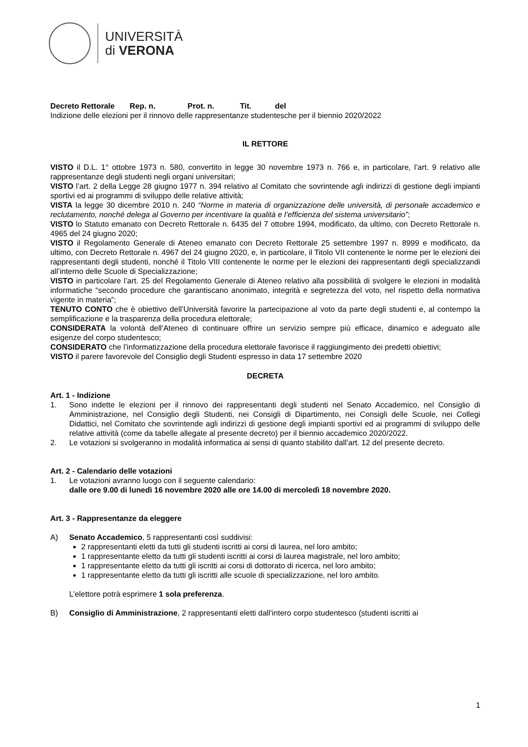UNIVERSITÀ
di VERONA
Decreto Rettorale Rep. n. Prot. n. Tit. del
Indizione delle elezioni per il rinnovo delle rappresentanze studentesche per il biennio 2020/2022
IL RETTORE
VISTO il D.L. 1° ottobre 1973 n. 580, convertito in legge 30 novembre 1973 n. 766 e, in particolare, l’art. 9 relativo alle rappresentanze degli studenti negli organi universitari;
VISTO l’art. 2 della Legge 28 giugno 1977 n. 394 relativo al Comitato che sovrintende agli indirizzi di gestione degli impianti sportivi ed ai programmi di sviluppo delle relative attività;
VISTA la legge 30 dicembre 2010 n. 240 “Norme in materia di organizzazione delle università, di personale accademico e reclutamento, nonché delega al Governo per incentivare la qualità e l’efficienza del sistema universitario”;
VISTO lo Statuto emanato con Decreto Rettorale n. 6435 del 7 ottobre 1994, modificato, da ultimo, con Decreto Rettorale n. 4965 del 24 giugno 2020;
VISTO il Regolamento Generale di Ateneo emanato con Decreto Rettorale 25 settembre 1997 n. 8999 e modificato, da ultimo, con Decreto Rettorale n. 4967 del 24 giugno 2020, e, in particolare, il Titolo VII contenente le norme per le elezioni dei rappresentanti degli studenti, nonché il Titolo VIII contenente le norme per le elezioni dei rappresentanti degli specializzandi all’interno delle Scuole di Specializzazione;
VISTO in particolare l’art. 25 del Regolamento Generale di Ateneo relativo alla possibilità di svolgere le elezioni in modalità informatiche “secondo procedure che garantiscano anonimato, integrità e segretezza del voto, nel rispetto della normativa vigente in materia”;
TENUTO CONTO che è obiettivo dell’Università favorire la partecipazione al voto da parte degli studenti e, al contempo la semplificazione e la trasparenza della procedura elettorale;
CONSIDERATA la volontà dell’Ateneo di continuare offrire un servizio sempre più efficace, dinamico e adeguato alle esigenze del corpo studentesco;
CONSIDERATO che l’informatizzazione della procedura elettorale favorisce il raggiungimento dei predetti obiettivi;
VISTO il parere favorevole del Consiglio degli Studenti espresso in data 17 settembre 2020
DECRETA
Art. 1 - Indizione
1. Sono indette le elezioni per il rinnovo dei rappresentanti degli studenti nel Senato Accademico, nel Consiglio di Amministrazione, nel Consiglio degli Studenti, nei Consigli di Dipartimento, nei Consigli delle Scuole, nei Collegi Didattici, nel Comitato che sovrintende agli indirizzi di gestione degli impianti sportivi ed ai programmi di sviluppo delle relative attività (come da tabelle allegate al presente decreto) per il biennio accademico 2020/2022.
2. Le votazioni si svolgeranno in modalità informatica ai sensi di quanto stabilito dall’art. 12 del presente decreto.
Art. 2 - Calendario delle votazioni
1. Le votazioni avranno luogo con il seguente calendario:
dalle ore 9.00 di lunedì 16 novembre 2020 alle ore 14.00 di mercoledì 18 novembre 2020.
Art. 3 - Rappresentanze da eleggere
A) Senato Accademico, 5 rappresentanti così suddivisi:
2 rappresentanti eletti da tutti gli studenti iscritti ai corsi di laurea, nel loro ambito;
1 rappresentante eletto da tutti gli studenti iscritti ai corsi di laurea magistrale, nel loro ambito;
1 rappresentante eletto da tutti gli iscritti ai corsi di dottorato di ricerca, nel loro ambito;
1 rappresentante eletto da tutti gli iscritti alle scuole di specializzazione, nel loro ambito.
L’elettore potrà esprimere 1 sola preferenza.
B) Consiglio di Amministrazione, 2 rappresentanti eletti dall’intero corpo studentesco (studenti iscritti ai
1